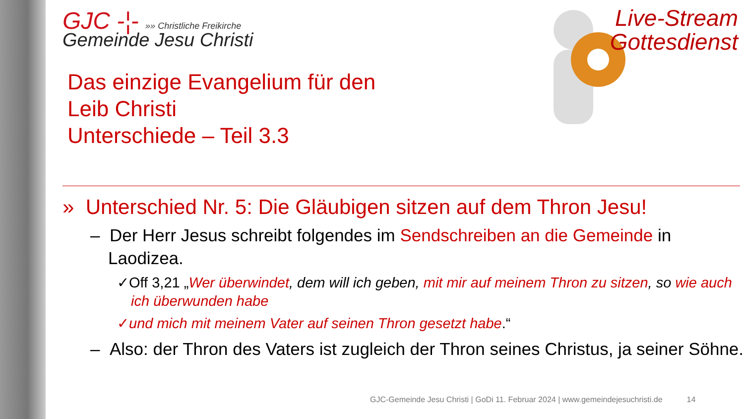GJC -¦- »» Christliche Freikirche
Gemeinde Jesu Christi
Das einzige Evangelium für den
Leib Christi
Unterschiede – Teil 3.3
Live-Stream
Gottesdienst
» Unterschied Nr. 5: Die Gläubigen sitzen auf dem Thron Jesu!
– Der Herr Jesus schreibt folgendes im Sendschreiben an die Gemeinde in Laodizea.
✓Off 3,21 „Wer überwindet, dem will ich geben, mit mir auf meinem Thron zu sitzen, so wie auch ich überwunden habe
✓und mich mit meinem Vater auf seinen Thron gesetzt habe.“
– Also: der Thron des Vaters ist zugleich der Thron seines Christus, ja seiner Söhne.
GJC-Gemeinde Jesu Christi | GoDi 11. Februar 2024 | www.gemeindejesuchristi.de 14